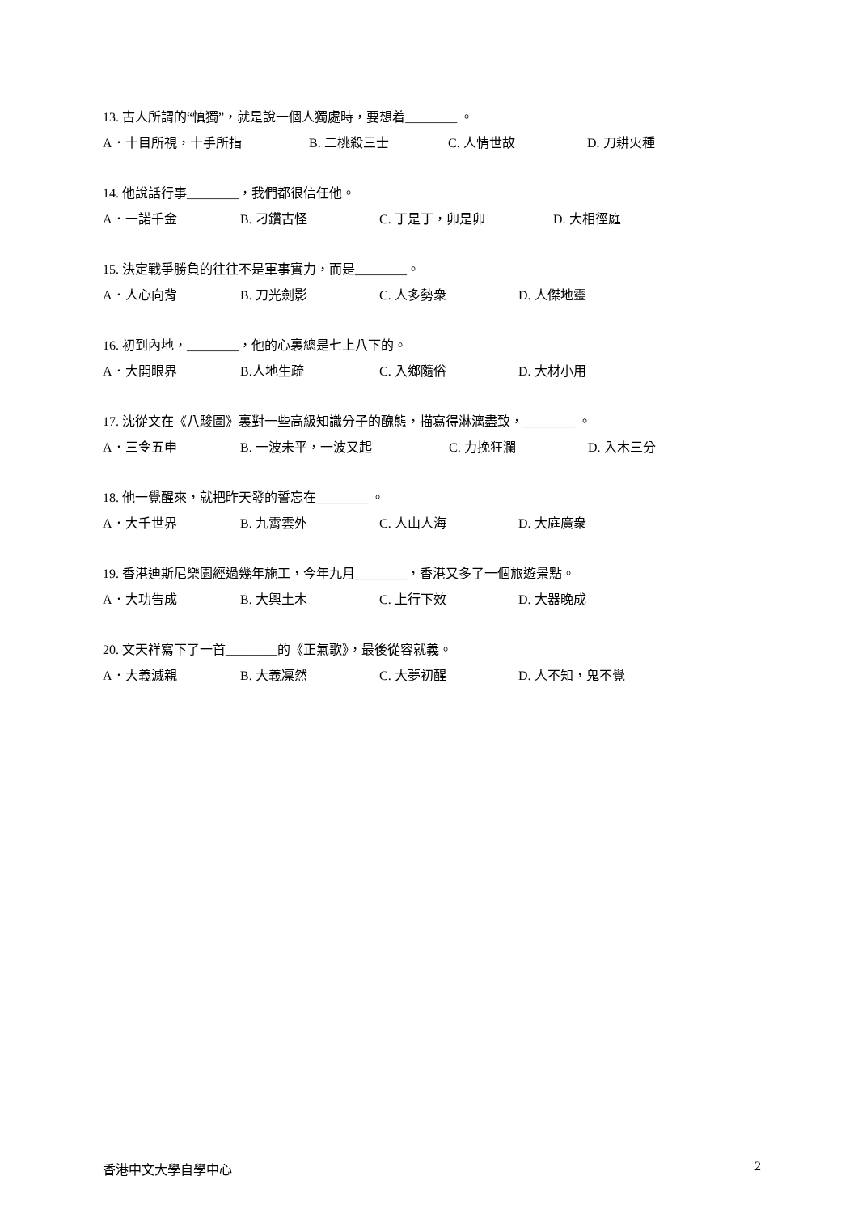13. 古人所謂的“慎獨”，就是說一個人獨處時，要想着________ 。
A．十目所視，十手所指 B. 二桃殺三士 C. 人情世故 D. 刀耕火種
14. 他說話行事________，我們都很信任他。
A．一諾千金 B. 刁鑽古怪 C. 丁是丁，卯是卯 D. 大相徑庭
15. 決定戰爭勝負的往往不是軍事實力，而是________。
A．人心向背 B. 刀光劍影 C. 人多勢衆 D. 人傑地靈
16. 初到內地，________，他的心裏總是七上八下的。
A．大開眼界 B.人地生疏 C. 入鄉隨俗 D. 大材小用
17. 沈從文在《八駿圖》裏對一些高級知識分子的醜態，描寫得淋漓盡致，________ 。
A．三令五申 B. 一波未平，一波又起 C. 力挽狂瀾 D. 入木三分
18. 他一覺醒來，就把昨天發的誓忘在________ 。
A．大千世界 B. 九霄雲外 C. 人山人海 D. 大庭廣衆
19. 香港迪斯尼樂園經過幾年施工，今年九月________，香港又多了一個旅遊景點。
A．大功告成 B. 大興土木 C. 上行下效 D. 大器晚成
20. 文天祥寫下了一首________的《正氣歌》，最後從容就義。
A．大義滅親 B. 大義凜然 C. 大夢初醒 D. 人不知，鬼不覺
香港中文大學自學中心 2